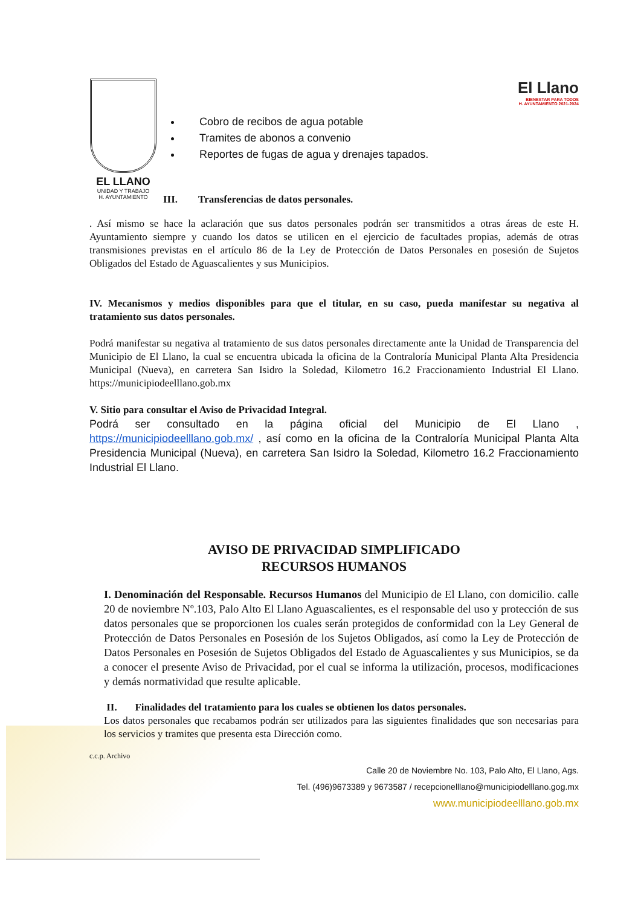EL LLANO
UNIDAD Y TRABAJO
H. AYUNTAMIENTO
Cobro de recibos de agua potable
Tramites de abonos a convenio
Reportes de fugas de agua y drenajes tapados.
El Llano
BIENESTAR PARA TODOS
H. AYUNTAMIENTO 2021-2024
III. Transferencias de datos personales.
. Así mismo se hace la aclaración que sus datos personales podrán ser transmitidos a otras áreas de este H. Ayuntamiento siempre y cuando los datos se utilicen en el ejercicio de facultades propias, además de otras transmisiones previstas en el artículo 86 de la Ley de Protección de Datos Personales en posesión de Sujetos Obligados del Estado de Aguascalientes y sus Municipios.
IV. Mecanismos y medios disponibles para que el titular, en su caso, pueda manifestar su negativa al tratamiento sus datos personales.
Podrá manifestar su negativa al tratamiento de sus datos personales directamente ante la Unidad de Transparencia del Municipio de El Llano, la cual se encuentra ubicada la oficina de la Contraloría Municipal Planta Alta Presidencia Municipal (Nueva), en carretera San Isidro la Soledad, Kilometro 16.2 Fraccionamiento Industrial El Llano. https://municipiodeelllano.gob.mx
V. Sitio para consultar el Aviso de Privacidad Integral.
Podrá ser consultado en la página oficial del Municipio de El Llano , https://municipiodeelllano.gob.mx/ , así como en la oficina de la Contraloría Municipal Planta Alta Presidencia Municipal (Nueva), en carretera San Isidro la Soledad, Kilometro 16.2 Fraccionamiento Industrial El Llano.
AVISO DE PRIVACIDAD SIMPLIFICADO
RECURSOS HUMANOS
I. Denominación del Responsable. Recursos Humanos del Municipio de El Llano, con domicilio. calle 20 de noviembre Nº.103, Palo Alto El Llano Aguascalientes, es el responsable del uso y protección de sus datos personales que se proporcionen los cuales serán protegidos de conformidad con la Ley General de Protección de Datos Personales en Posesión de los Sujetos Obligados, así como la Ley de Protección de Datos Personales en Posesión de Sujetos Obligados del Estado de Aguascalientes y sus Municipios, se da a conocer el presente Aviso de Privacidad, por el cual se informa la utilización, procesos, modificaciones y demás normatividad que resulte aplicable.
II. Finalidades del tratamiento para los cuales se obtienen los datos personales.
Los datos personales que recabamos podrán ser utilizados para las siguientes finalidades que son necesarias para los servicios y tramites que presenta esta Dirección como.
c.c.p. Archivo
Calle 20 de Noviembre No. 103, Palo Alto, El Llano, Ags.
Tel. (496)9673389 y 9673587 / recepcionelllano@municipiodelllano.gog.mx
www.municipiodeelllano.gob.mx